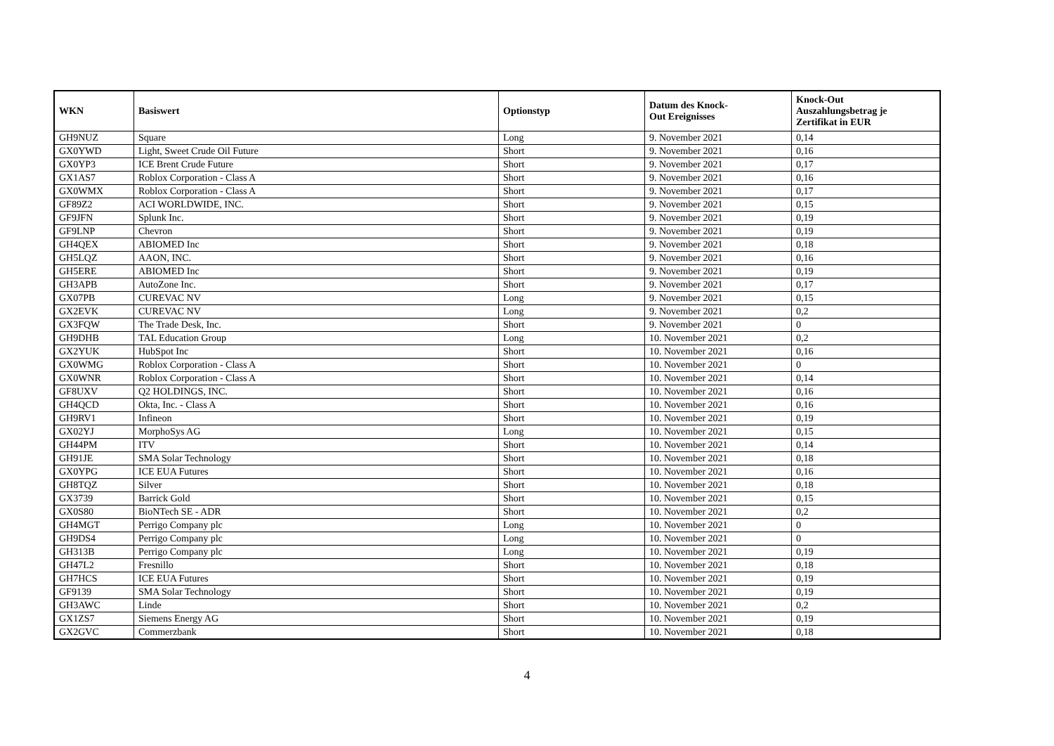| WKN | Basiswert | Optionstyp | Datum des Knock- Out Ereignisses | Knock-Out Auszahlungsbetrag je Zertifikat in EUR |
| --- | --- | --- | --- | --- |
| GH9NUZ | Square | Long | 9. November 2021 | 0,14 |
| GX0YWD | Light, Sweet Crude Oil Future | Short | 9. November 2021 | 0,16 |
| GX0YP3 | ICE Brent Crude Future | Short | 9. November 2021 | 0,17 |
| GX1AS7 | Roblox Corporation - Class A | Short | 9. November 2021 | 0,16 |
| GX0WMX | Roblox Corporation - Class A | Short | 9. November 2021 | 0,17 |
| GF89Z2 | ACI WORLDWIDE, INC. | Short | 9. November 2021 | 0,15 |
| GF9JFN | Splunk Inc. | Short | 9. November 2021 | 0,19 |
| GF9LNP | Chevron | Short | 9. November 2021 | 0,19 |
| GH4QEX | ABIOMED Inc | Short | 9. November 2021 | 0,18 |
| GH5LQZ | AAON, INC. | Short | 9. November 2021 | 0,16 |
| GH5ERE | ABIOMED Inc | Short | 9. November 2021 | 0,19 |
| GH3APB | AutoZone Inc. | Short | 9. November 2021 | 0,17 |
| GX07PB | CUREVAC NV | Long | 9. November 2021 | 0,15 |
| GX2EVK | CUREVAC NV | Long | 9. November 2021 | 0,2 |
| GX3FQW | The Trade Desk, Inc. | Short | 9. November 2021 | 0 |
| GH9DHB | TAL Education Group | Long | 10. November 2021 | 0,2 |
| GX2YUK | HubSpot Inc | Short | 10. November 2021 | 0,16 |
| GX0WMG | Roblox Corporation - Class A | Short | 10. November 2021 | 0 |
| GX0WNR | Roblox Corporation - Class A | Short | 10. November 2021 | 0,14 |
| GF8UXV | Q2 HOLDINGS, INC. | Short | 10. November 2021 | 0,16 |
| GH4QCD | Okta, Inc. - Class A | Short | 10. November 2021 | 0,16 |
| GH9RV1 | Infineon | Short | 10. November 2021 | 0,19 |
| GX02YJ | MorphoSys AG | Long | 10. November 2021 | 0,15 |
| GH44PM | ITV | Short | 10. November 2021 | 0,14 |
| GH91JE | SMA Solar Technology | Short | 10. November 2021 | 0,18 |
| GX0YPG | ICE EUA Futures | Short | 10. November 2021 | 0,16 |
| GH8TQZ | Silver | Short | 10. November 2021 | 0,18 |
| GX3739 | Barrick Gold | Short | 10. November 2021 | 0,15 |
| GX0S80 | BioNTech SE - ADR | Short | 10. November 2021 | 0,2 |
| GH4MGT | Perrigo Company plc | Long | 10. November 2021 | 0 |
| GH9DS4 | Perrigo Company plc | Long | 10. November 2021 | 0 |
| GH313B | Perrigo Company plc | Long | 10. November 2021 | 0,19 |
| GH47L2 | Fresnillo | Short | 10. November 2021 | 0,18 |
| GH7HCS | ICE EUA Futures | Short | 10. November 2021 | 0,19 |
| GF9139 | SMA Solar Technology | Short | 10. November 2021 | 0,19 |
| GH3AWC | Linde | Short | 10. November 2021 | 0,2 |
| GX1ZS7 | Siemens Energy AG | Short | 10. November 2021 | 0,19 |
| GX2GVC | Commerzbank | Short | 10. November 2021 | 0,18 |
4